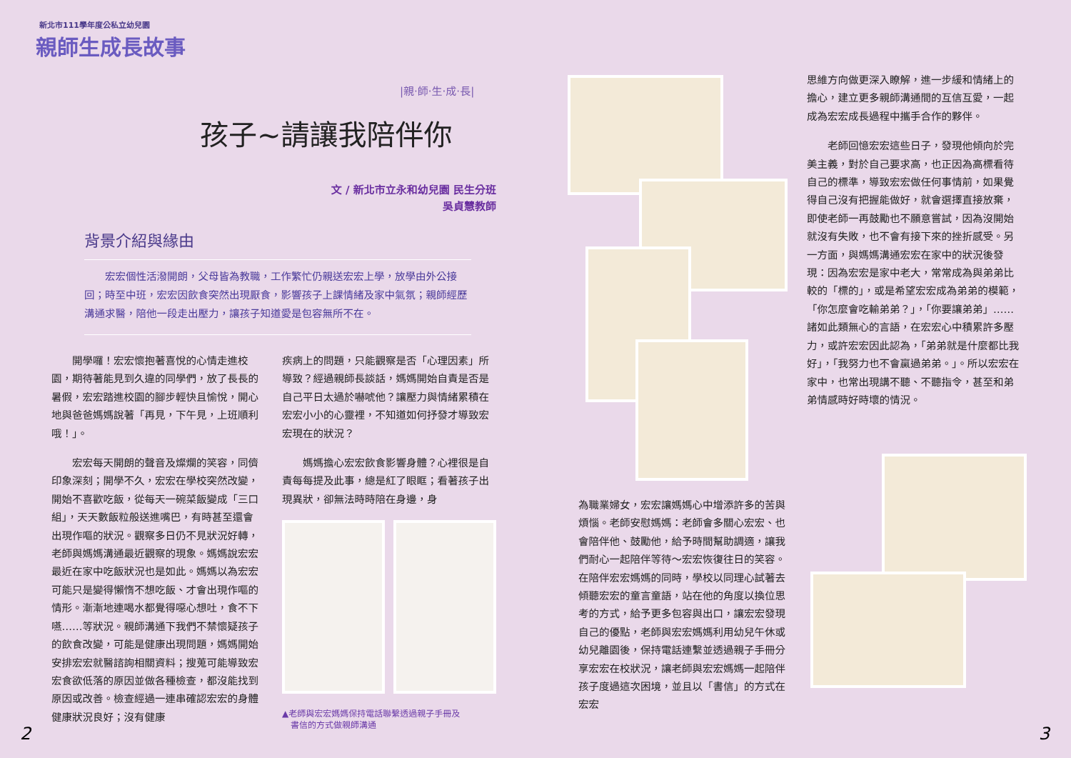新北市111學年度公私立幼兒園
親師生成長故事
|親‧師‧生‧成‧長|
孩子~請讓我陪伴你
文 / 新北市立永和幼兒園 民生分班
吳貞慧教師
背景介紹與緣由
　　宏宏個性活潑開朗，父母皆為教職，工作繁忙仍親送宏宏上學，放學由外公接回；時至中班，宏宏因飲食突然出現厭食，影響孩子上課情緒及家中氣氛；親師經歷溝通求醫，陪他一段走出壓力，讓孩子知道愛是包容無所不在。
開學囉！宏宏懷抱著喜悅的心情走進校園，期待著能見到久違的同學們，放了長長的暑假，宏宏踏進校園的腳步輕快且愉悅，開心地與爸爸媽媽說著「再見，下午見，上班順利哦！」。
宏宏每天開朗的聲音及燦爛的笑容，同儕印象深刻；開學不久，宏宏在學校突然改變，開始不喜歡吃飯，從每天一碗菜飯變成「三口組」，天天數飯粒般送進嘴巴，有時甚至還會出現作嘔的狀況。觀察多日仍不見狀況好轉，老師與媽媽溝通最近觀察的現象。媽媽說宏宏最近在家中吃飯狀況也是如此。媽媽以為宏宏可能只是變得懶惰不想吃飯、才會出現作嘔的情形。漸漸地連喝水都覺得噁心想吐，食不下嚥……等狀況。親師溝通下我們不禁懷疑孩子的飲食改變，可能是健康出現問題，媽媽開始安排宏宏就醫諮詢相關資料；搜蒐可能導致宏宏食欲低落的原因並做各種檢查，都沒能找到原因或改善。檢查經過一連串確認宏宏的身體健康狀況良好；沒有健康
疾病上的問題，只能觀察是否「心理因素」所導致？經過親師長談話，媽媽開始自責是否是自己平日太過於嚇唬他？讓壓力與情緒累積在宏宏小小的心靈裡，不知道如何抒發才導致宏宏現在的狀況？
媽媽擔心宏宏飲食影響身體？心裡很是自責每每提及此事，總是紅了眼眶；看著孩子出現異狀，卻無法時時陪在身邊，身
▲老師與宏宏媽媽保持電話聯繫透過親子手冊及
　書信的方式做親師溝通
2
思維方向做更深入瞭解，進一步緩和情緒上的擔心，建立更多親師溝通間的互信互愛，一起成為宏宏成長過程中攜手合作的夥伴。
老師回憶宏宏這些日子，發現他傾向於完美主義，對於自己要求高，也正因為高標看待自己的標準，導致宏宏做任何事情前，如果覺得自己沒有把握能做好，就會選擇直接放棄，即使老師一再鼓勵也不願意嘗試，因為沒開始就沒有失敗，也不會有接下來的挫折感受。另一方面，與媽媽溝通宏宏在家中的狀況後發現：因為宏宏是家中老大，常常成為與弟弟比較的「標的」，或是希望宏宏成為弟弟的模範，「你怎麼會吃輸弟弟？」，「你要讓弟弟」……諸如此類無心的言語，在宏宏心中積累許多壓力，或許宏宏因此認為，「弟弟就是什麼都比我好」，「我努力也不會贏過弟弟。」。所以宏宏在家中，也常出現講不聽、不聽指令，甚至和弟弟情感時好時壞的情況。
為職業婦女，宏宏讓媽媽心中增添許多的苦與煩惱。老師安慰媽媽：老師會多關心宏宏、也會陪伴他、鼓勵他，給予時間幫助調適，讓我們耐心一起陪伴等待～宏宏恢復往日的笑容。在陪伴宏宏媽媽的同時，學校以同理心試著去傾聽宏宏的童言童語，站在他的角度以換位思考的方式，給予更多包容與出口，讓宏宏發現自己的優點，老師與宏宏媽媽利用幼兒午休或幼兒離園後，保持電話連繫並透過親子手冊分享宏宏在校狀況，讓老師與宏宏媽媽一起陪伴孩子度過這次困境，並且以「書信」的方式在宏宏
3